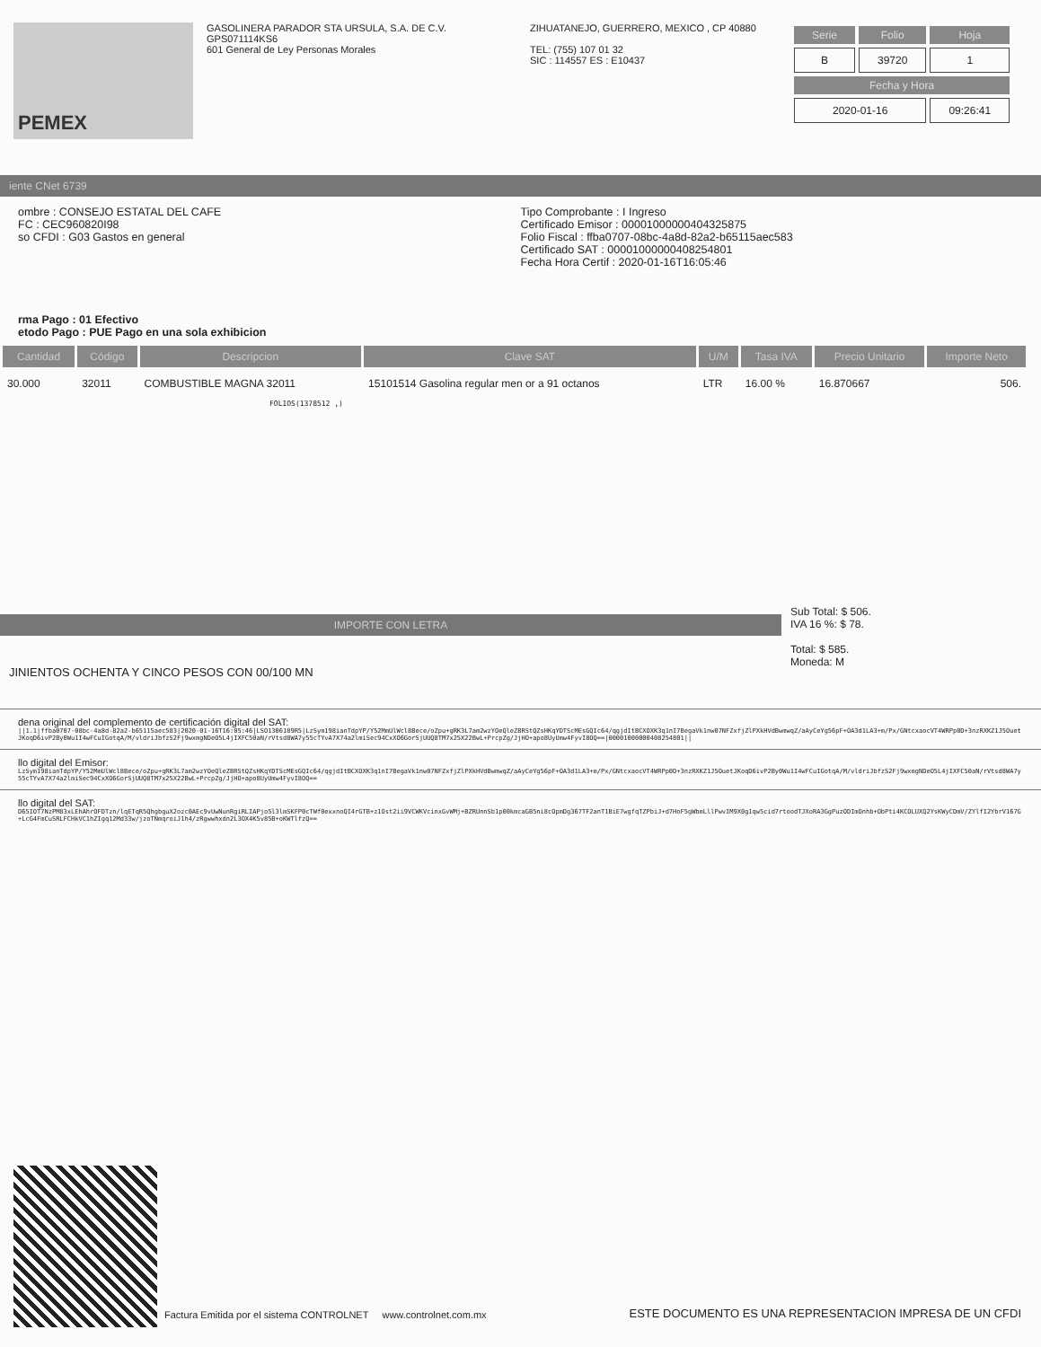PEMEX
GASOLINERA PARADOR STA URSULA, S.A. DE C.V.
GPS071114KS6
601 General de Ley Personas Morales
ZIHUATANEJO, GUERRERO, MEXICO , CP 40880
TEL: (755) 107 01 32
SIC : 114557 ES : E10437
| Serie | Folio | Hoja |
| --- | --- | --- |
| B | 39720 | 1 |
| Fecha y Hora | | |
| 2020-01-16 | | 09:26:41 |
iente CNet 6739
ombre : CONSEJO ESTATAL DEL CAFE
FC : CEC960820I98
so CFDI : G03 Gastos en general
Tipo Comprobante : I Ingreso
Certificado Emisor : 00001000000404325875
Folio Fiscal : ffba0707-08bc-4a8d-82a2-b65115aec583
Certificado SAT : 00001000000408254801
Fecha Hora Certif : 2020-01-16T16:05:46
rma Pago : 01 Efectivo
etodo Pago : PUE Pago en una sola exhibicion
| Cantidad | Código | Descripcion | Clave SAT | U/M | Tasa IVA | Precio Unitario | Importe Neto |
| --- | --- | --- | --- | --- | --- | --- | --- |
| 30.000 | 32011 | COMBUSTIBLE MAGNA 32011 | 15101514 Gasolina regular men or a 91 octanos | LTR | 16.00 % | 16.870667 | 506. |
FOLIOS(1378512 ,)
IMPORTE CON LETRA
JINIENTOS OCHENTA Y CINCO PESOS CON 00/100 MN
Sub Total: $ 506.
IVA 16 %: $ 78.
Total: $ 585.
Moneda: M
dena original del complemento de certificación digital del SAT:
||1.1|ffba0707-08bc-4a8d-82a2-b65115aec583|2020-01-16T16:05:46|LSO1306189R5|LzSym198ianTdpYP/Y52MmUlWcl8Bece/oZpu+gRK3L7am2wzYOeQleZBRStQZsHKqYDTScMEsGQIc64/qgjdItBCXOXK3q1nI7BegaVk1nw07NFZxfjZlPXkHVdBwmwqZ/aAyCeYg56pF+OA3d1LA3+m/Px/GNtcxaocVT4WRPp0D+3nzRXKZ1J5OuetJKoqD6ivP2By0Wu1I4wFCuIGotqA/M/vldriJbfzS2Fj9wxmgNDeO5L4jIXFC50aN/rVtsd8WA7y55cTYvA7X74a2lmiSec94CxXO6GorSjUUQ8TM7x25X22BwL+PrcpZg/JjHO+apo8UyUmw4FyvI8OQ==|00001000000408254801||
llo digital del Emisor:
LzSym198ianTdpYP/Y52MmUlWcl8Bece/oZpu+gRK3L7am2wzYOeQleZBRStQZsHKqYDTScMEsGQIc64/qgjdItBCXOXK3q1nI7BegaVk1nw07NFZxfjZlPXkHVdBwmwqZ/aAyCeYg56pF+OA3d1LA3+m/Px/GNtcxaocVT4WRPp0D+3nzRXKZ1J5OuetJKoqD6ivP2By0Wu1I4wFCuIGotqA/M/vldriJbfzS2Fj9wxmgNDeO5L4jIXFC50aN/rVtsd8WA7y55cTYvA7X74a2lmiSec94CxXO6GorSjUUQ8TM7x25X22BwL+PrcpZg/JjHO+apo8UyUmw4FyvI8OQ==
llo digital del SAT:
D65IOT7NzPM83xLEhAhrOFDTzn/lqETqR5QhgbguX2ozc0AEc9vUwNunRgiRLIAPjo5l3lmSKFP0cTWf0exxnoQI4rGTB+z1Ost2ii9VCWKVcinxGvWMj+BZRUnnSb1p00kmcaGB5ni8cOpmDg367TF2anT1BiE7wgfqTZPbiJ+d7HoF5gWbmLllPwvIM9X0g1qw5cid7rtoodTJXoRA3GgPuzODImOnhb+ObPti4KCOLUXQ2YsKWyCDmV/ZYlfI2YbrV167G+LcG4FmCuSRLFCHkVC1hZIgq12Md33w/jzoTNmqroiJ1h4/zRgwwhxdn2L3OX4K5v85B+oKWTlfzQ==
Factura Emitida por el sistema CONTROLNET www.controlnet.com.mx ESTE DOCUMENTO ES UNA REPRESENTACION IMPRESA DE UN CFDI